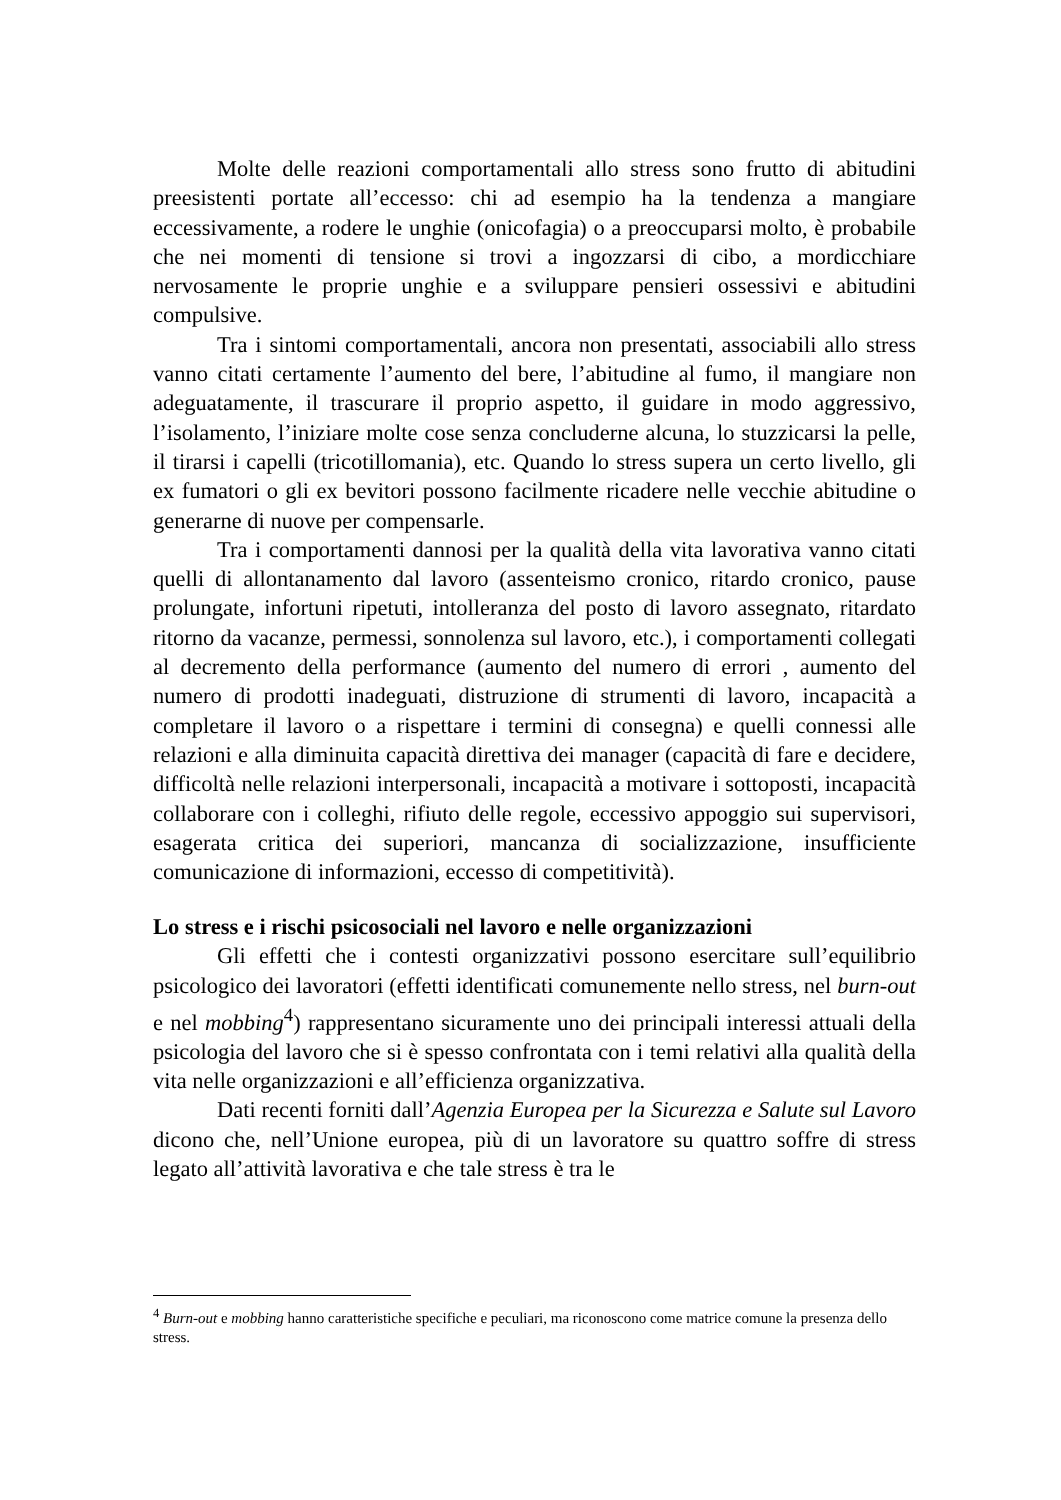Molte delle reazioni comportamentali allo stress sono frutto di abitudini preesistenti portate all’eccesso: chi ad esempio ha la tendenza a mangiare eccessivamente, a rodere le unghie (onicofagia) o a preoccuparsi molto, è probabile che nei momenti di tensione si trovi a ingozzarsi di cibo, a mordicchiare nervosamente le proprie unghie e a sviluppare pensieri ossessivi e abitudini compulsive.
Tra i sintomi comportamentali, ancora non presentati, associabili allo stress vanno citati certamente l’aumento del bere, l’abitudine al fumo, il mangiare non adeguatamente, il trascurare il proprio aspetto, il guidare in modo aggressivo, l’isolamento, l’iniziare molte cose senza concluderne alcuna, lo stuzzicarsi la pelle, il tirarsi i capelli (tricotillomania), etc. Quando lo stress supera un certo livello, gli ex fumatori o gli ex bevitori possono facilmente ricadere nelle vecchie abitudine o generarne di nuove per compensarle.
Tra i comportamenti dannosi per la qualità della vita lavorativa vanno citati quelli di allontanamento dal lavoro (assenteismo cronico, ritardo cronico, pause prolungate, infortuni ripetuti, intolleranza del posto di lavoro assegnato, ritardato ritorno da vacanze, permessi, sonnolenza sul lavoro, etc.), i comportamenti collegati al decremento della performance (aumento del numero di errori , aumento del numero di prodotti inadeguati, distruzione di strumenti di lavoro, incapacità a completare il lavoro o a rispettare i termini di consegna) e quelli connessi alle relazioni e alla diminuita capacità direttiva dei manager (capacità di fare e decidere, difficoltà nelle relazioni interpersonali, incapacità a motivare i sottoposti, incapacità collaborare con i colleghi, rifiuto delle regole, eccessivo appoggio sui supervisori, esagerata critica dei superiori, mancanza di socializzazione, insufficiente comunicazione di informazioni, eccesso di competitività).
Lo stress e i rischi psicosociali nel lavoro e nelle organizzazioni
Gli effetti che i contesti organizzativi possono esercitare sull’equilibrio psicologico dei lavoratori (effetti identificati comunemente nello stress, nel burn-out e nel mobbing<sup>4</sup>) rappresentano sicuramente uno dei principali interessi attuali della psicologia del lavoro che si è spesso confrontata con i temi relativi alla qualità della vita nelle organizzazioni e all’efficienza organizzativa.
Dati recenti forniti dall’Agenzia Europea per la Sicurezza e Salute sul Lavoro dicono che, nell’Unione europea, più di un lavoratore su quattro soffre di stress legato all’attività lavorativa e che tale stress è tra le
<sup>4</sup> Burn-out e mobbing hanno caratteristiche specifiche e peculiari, ma riconoscono come matrice comune la presenza dello stress.